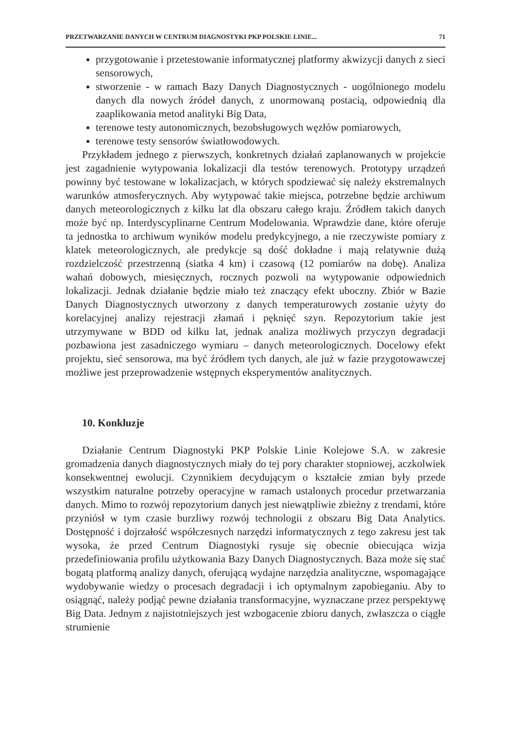PRZETWARZANIE DANYCH W CENTRUM DIAGNOSTYKI PKP POLSKIE LINIE... 71
przygotowanie i przetestowanie informatycznej platformy akwizycji danych z sieci sensorowych,
stworzenie - w ramach Bazy Danych Diagnostycznych - uogólnionego modelu danych dla nowych źródeł danych, z unormowaną postacią, odpowiednią dla zaaplikowania metod analityki Big Data,
terenowe testy autonomicznych, bezobsługowych węzłów pomiarowych,
terenowe testy sensorów światłowodowych.
Przykładem jednego z pierwszych, konkretnych działań zaplanowanych w projekcie jest zagadnienie wytypowania lokalizacji dla testów terenowych. Prototypy urządzeń powinny być testowane w lokalizacjach, w których spodziewać się należy ekstremalnych warunków atmosferycznych. Aby wytypować takie miejsca, potrzebne będzie archiwum danych meteorologicznych z kilku lat dla obszaru całego kraju. Źródłem takich danych może być np. Interdyscyplinarne Centrum Modelowania. Wprawdzie dane, które oferuje ta jednostka to archiwum wyników modelu predykcyjnego, a nie rzeczywiste pomiary z klatek meteorologicznych, ale predykcje są dość dokładne i mają relatywnie dużą rozdzielczość przestrzenną (siatka 4 km) i czasową (12 pomiarów na dobę). Analiza wahań dobowych, miesięcznych, rocznych pozwoli na wytypowanie odpowiednich lokalizacji. Jednak działanie będzie miało też znaczący efekt uboczny. Zbiór w Bazie Danych Diagnostycznych utworzony z danych temperaturowych zostanie użyty do korelacyjnej analizy rejestracji złamań i pęknięć szyn. Repozytorium takie jest utrzymywane w BDD od kilku lat, jednak analiza możliwych przyczyn degradacji pozbawiona jest zasadniczego wymiaru – danych meteorologicznych. Docelowy efekt projektu, sieć sensorowa, ma być źródłem tych danych, ale już w fazie przygotowawczej możliwe jest przeprowadzenie wstępnych eksperymentów analitycznych.
10. Konkluzje
Działanie Centrum Diagnostyki PKP Polskie Linie Kolejowe S.A. w zakresie gromadzenia danych diagnostycznych miały do tej pory charakter stopniowej, aczkolwiek konsekwentnej ewolucji. Czynnikiem decydującym o kształcie zmian były przede wszystkim naturalne potrzeby operacyjne w ramach ustalonych procedur przetwarzania danych. Mimo to rozwój repozytorium danych jest niewątpliwie zbieżny z trendami, które przyniósł w tym czasie burzliwy rozwój technologii z obszaru Big Data Analytics. Dostępność i dojrzałość współczesnych narzędzi informatycznych z tego zakresu jest tak wysoka, że przed Centrum Diagnostyki rysuje się obecnie obiecująca wizja przedefiniowania profilu użytkowania Bazy Danych Diagnostycznych. Baza może się stać bogatą platformą analizy danych, oferującą wydajne narzędzia analityczne, wspomagające wydobywanie wiedzy o procesach degradacji i ich optymalnym zapobieganiu. Aby to osiągnąć, należy podjąć pewne działania transformacyjne, wyznaczane przez perspektywę Big Data. Jednym z najistotniejszych jest wzbogacenie zbioru danych, zwłaszcza o ciągłe strumienie